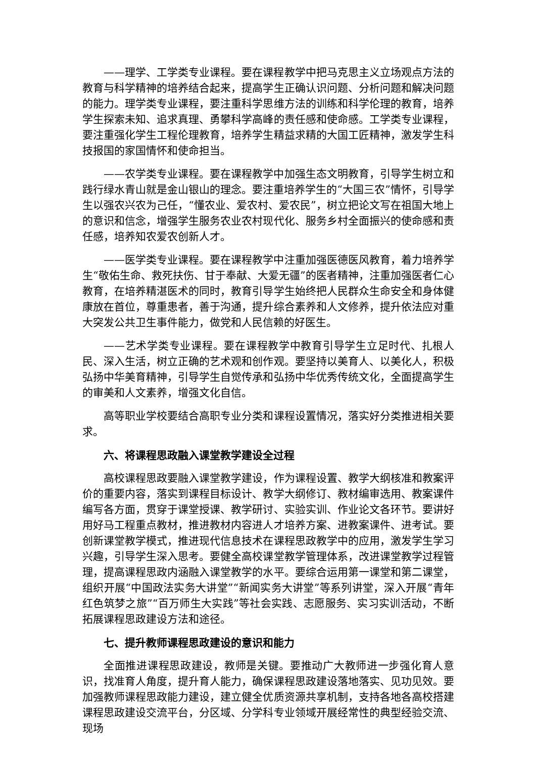——理学、工学类专业课程。要在课程教学中把马克思主义立场观点方法的教育与科学精神的培养结合起来，提高学生正确认识问题、分析问题和解决问题的能力。理学类专业课程，要注重科学思维方法的训练和科学伦理的教育，培养学生探索未知、追求真理、勇攀科学高峰的责任感和使命感。工学类专业课程，要注重强化学生工程伦理教育，培养学生精益求精的大国工匠精神，激发学生科技报国的家国情怀和使命担当。
——农学类专业课程。要在课程教学中加强生态文明教育，引导学生树立和践行绿水青山就是金山银山的理念。要注重培养学生的“大国三农”情怀，引导学生以强农兴农为己任，“懂农业、爱农村、爱农民”，树立把论文写在祖国大地上的意识和信念，增强学生服务农业农村现代化、服务乡村全面振兴的使命感和责任感，培养知农爱农创新人才。
——医学类专业课程。要在课程教学中注重加强医德医风教育，着力培养学生“敬佑生命、救死扶伤、甘于奉献、大爱无疆”的医者精神，注重加强医者仁心教育，在培养精湛医术的同时，教育引导学生始终把人民群众生命安全和身体健康放在首位，尊重患者，善于沟通，提升综合素养和人文修养，提升依法应对重大突发公共卫生事件能力，做党和人民信赖的好医生。
——艺术学类专业课程。要在课程教学中教育引导学生立足时代、扎根人民、深入生活，树立正确的艺术观和创作观。要坚持以美育人、以美化人，积极弘扬中华美育精神，引导学生自觉传承和弘扬中华优秀传统文化，全面提高学生的审美和人文素养，增强文化自信。
高等职业学校要结合高职专业分类和课程设置情况，落实好分类推进相关要求。
六、将课程思政融入课堂教学建设全过程
高校课程思政要融入课堂教学建设，作为课程设置、教学大纲核准和教案评价的重要内容，落实到课程目标设计、教学大纲修订、教材编审选用、教案课件编写各方面，贯穿于课堂授课、教学研讨、实验实训、作业论文各环节。要讲好用好马工程重点教材，推进教材内容进人才培养方案、进教案课件、进考试。要创新课堂教学模式，推进现代信息技术在课程思政教学中的应用，激发学生学习兴趣，引导学生深入思考。要健全高校课堂教学管理体系，改进课堂教学过程管理，提高课程思政内涵融入课堂教学的水平。要综合运用第一课堂和第二课堂，组织开展“中国政法实务大讲堂”“新闻实务大讲堂”等系列讲堂，深入开展“青年红色筑梦之旅”“百万师生大实践”等社会实践、志愿服务、实习实训活动，不断拓展课程思政建设方法和途径。
七、提升教师课程思政建设的意识和能力
全面推进课程思政建设，教师是关键。要推动广大教师进一步强化育人意识，找准育人角度，提升育人能力，确保课程思政建设落地落实、见功见效。要加强教师课程思政能力建设，建立健全优质资源共享机制，支持各地各高校搭建课程思政建设交流平台，分区域、分学科专业领域开展经常性的典型经验交流、现场